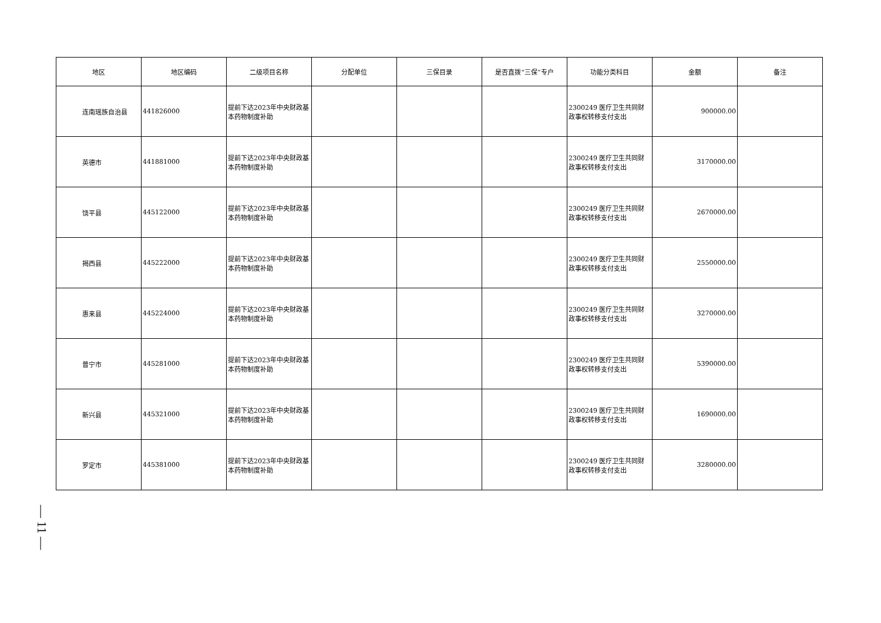| 地区 | 地区编码 | 二级项目名称 | 分配单位 | 三保目录 | 是否直拨“三保”专户 | 功能分类科目 | 金额 | 备注 |
| --- | --- | --- | --- | --- | --- | --- | --- | --- |
| 连南瑶族自治县 | 441826000 | 提前下达2023年中央财政基本药物制度补助 | | | | 2300249 医疗卫生共同财政事权转移支付支出 | 900000.00 | |
| 英德市 | 441881000 | 提前下达2023年中央财政基本药物制度补助 | | | | 2300249 医疗卫生共同财政事权转移支付支出 | 3170000.00 | |
| 饶平县 | 445122000 | 提前下达2023年中央财政基本药物制度补助 | | | | 2300249 医疗卫生共同财政事权转移支付支出 | 2670000.00 | |
| 揭西县 | 445222000 | 提前下达2023年中央财政基本药物制度补助 | | | | 2300249 医疗卫生共同财政事权转移支付支出 | 2550000.00 | |
| 惠来县 | 445224000 | 提前下达2023年中央财政基本药物制度补助 | | | | 2300249 医疗卫生共同财政事权转移支付支出 | 3270000.00 | |
| 普宁市 | 445281000 | 提前下达2023年中央财政基本药物制度补助 | | | | 2300249 医疗卫生共同财政事权转移支付支出 | 5390000.00 | |
| 新兴县 | 445321000 | 提前下达2023年中央财政基本药物制度补助 | | | | 2300249 医疗卫生共同财政事权转移支付支出 | 1690000.00 | |
| 罗定市 | 445381000 | 提前下达2023年中央财政基本药物制度补助 | | | | 2300249 医疗卫生共同财政事权转移支付支出 | 3280000.00 | |
— 11 —